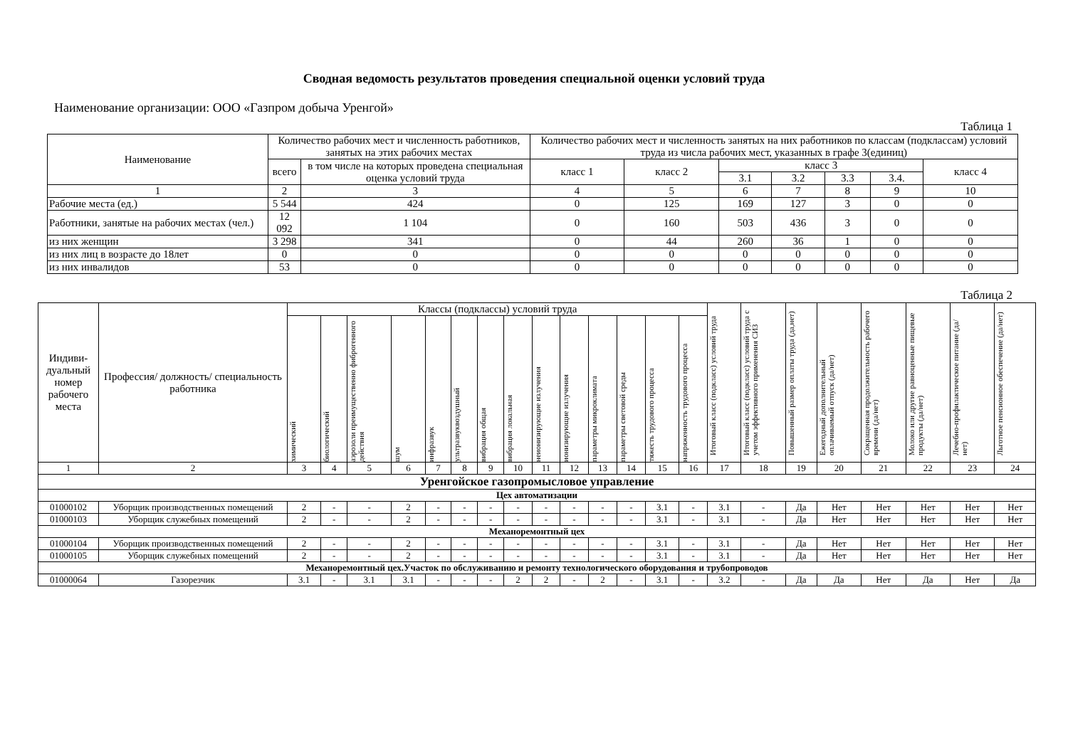Сводная ведомость результатов проведения специальной оценки условий труда
Наименование организации: ООО «Газпром добыча Уренгой»
Таблица 1
| Наименование | Количество рабочих мест и численность работников, занятых на этих рабочих местах | | Количество рабочих мест и численность занятых на них работников по классам (подклассам) условий труда из числа рабочих мест, указанных в графе 3(единиц) | | | | | | |
| --- | --- | --- | --- | --- | --- | --- | --- | --- | --- |
| | всего | в том числе на которых проведена специальная оценка условий труда | класс 1 | класс 2 | класс 3 | | | | класс 4 |
| | | | | | 3.1 | 3.2 | 3.3 | 3.4. | |
| 1 | 2 | 3 | 4 | 5 | 6 | 7 | 8 | 9 | 10 |
| Рабочие места (ед.) | 5 544 | 424 | 0 | 125 | 169 | 127 | 3 | 0 | 0 |
| Работники, занятые на рабочих местах (чел.) | 12 092 | 1 104 | 0 | 160 | 503 | 436 | 3 | 0 | 0 |
| из них женщин | 3 298 | 341 | 0 | 44 | 260 | 36 | 1 | 0 | 0 |
| из них лиц в возрасте до 18лет | 0 | 0 | 0 | 0 | 0 | 0 | 0 | 0 | 0 |
| из них инвалидов | 53 | 0 | 0 | 0 | 0 | 0 | 0 | 0 | 0 |
Таблица 2
| Индиви-дуальный номер рабочего места | Профессия/ должность/ специальность работника | Классы (подклассы) условий труда | | | | | | | | | | | | | | Итоговый класс (подкласс) условий труда | Итоговый класс (подкласс) условий труда с учетом эффективного применения СИЗ | Повышенный размер оплаты труда (да,нет) | Ежегодный дополнительный оплачиваемый отпуск (да/нет) | Сокращенная продолжительность рабочего времени (да/нет) | Молоко или другие равноценные пищевые продукты (да/нет) | Лечебно-профилактическое питание (да/нет) | Льготное пенсионное обеспечение (да/нет) |
| --- | --- | --- | --- | --- | --- | --- | --- | --- | --- | --- | --- | --- | --- | --- | --- | --- | --- | --- | --- | --- | --- | --- | --- |
| | | химический | биологический | аэрозоли преимущественно фиброгенного действия | шум | инфразвук | ультразвуквоздушный | вибрация общая | вибрация локальная | неионизирующие излучения | ионизирующие излучения | параметры микроклимата | параметры световой среды | тяжесть трудового процесса | напряженность трудового процесса | | | | | | | | |
| 1 | 2 | 3 | 4 | 5 | 6 | 7 | 8 | 9 | 10 | 11 | 12 | 13 | 14 | 15 | 16 | 17 | 18 | 19 | 20 | 21 | 22 | 23 | 24 |
| Уренгойское газопромысловое управление | | | | | | | | | | | | | | | | | | | | | | | |
| Цех автоматизации | | | | | | | | | | | | | | | | | | | | | | | |
| 01000102 | Уборщик производственных помещений | 2 | - | - | 2 | - | - | - | - | - | - | - | - | 3.1 | - | 3.1 | - | Да | Нет | Нет | Нет | Нет | Нет |
| 01000103 | Уборщик служебных помещений | 2 | - | - | 2 | - | - | - | - | - | - | - | - | 3.1 | - | 3.1 | - | Да | Нет | Нет | Нет | Нет | Нет |
| Механоремонтный цех | | | | | | | | | | | | | | | | | | | | | | | |
| 01000104 | Уборщик производственных помещений | 2 | - | - | 2 | - | - | - | - | - | - | - | - | 3.1 | - | 3.1 | - | Да | Нет | Нет | Нет | Нет | Нет |
| 01000105 | Уборщик служебных помещений | 2 | - | - | 2 | - | - | - | - | - | - | - | - | 3.1 | - | 3.1 | - | Да | Нет | Нет | Нет | Нет | Нет |
| Механоремонтный цех.Участок по обслуживанию и ремонту технологического оборудования и трубопроводов | | | | | | | | | | | | | | | | | | | | | | | |
| 01000064 | Газорезчик | 3.1 | - | 3.1 | 3.1 | - | - | - | 2 | 2 | - | 2 | - | 3.1 | - | 3.2 | - | Да | Да | Нет | Да | Нет | Да |